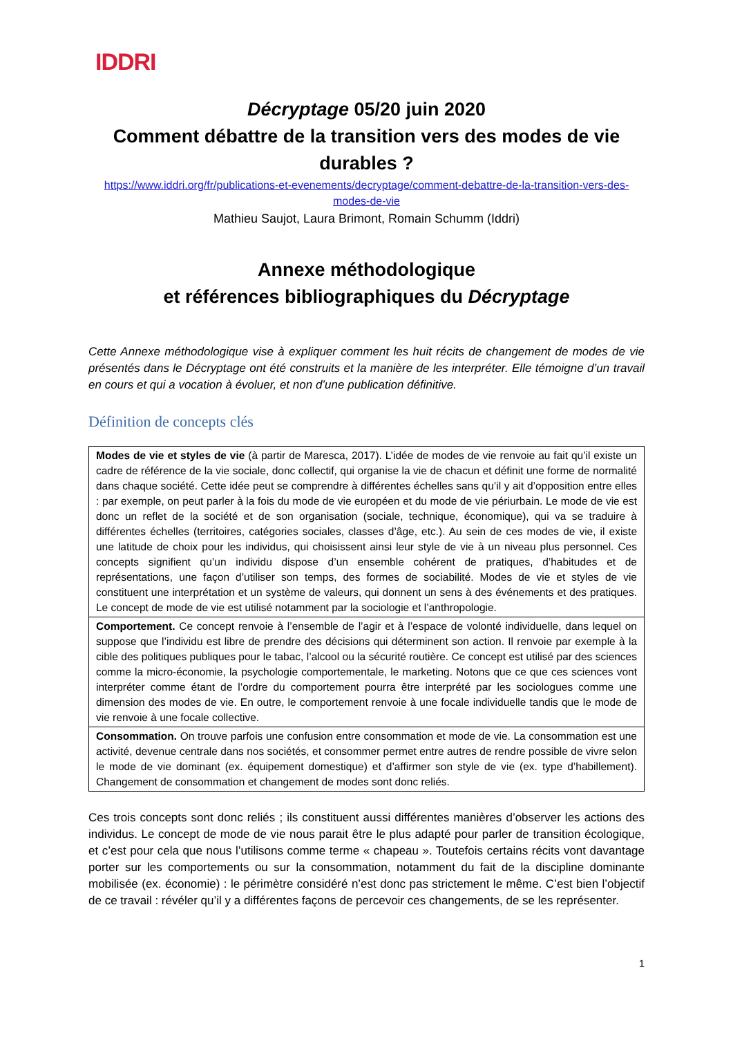IDDRI
Décryptage 05/20 juin 2020
Comment débattre de la transition vers des modes de vie durables ?
https://www.iddri.org/fr/publications-et-evenements/decryptage/comment-debattre-de-la-transition-vers-des-modes-de-vie
Mathieu Saujot, Laura Brimont, Romain Schumm (Iddri)
Annexe méthodologique
et références bibliographiques du Décryptage
Cette Annexe méthodologique vise à expliquer comment les huit récits de changement de modes de vie présentés dans le Décryptage ont été construits et la manière de les interpréter. Elle témoigne d’un travail en cours et qui a vocation à évoluer, et non d’une publication définitive.
Définition de concepts clés
| Modes de vie et styles de vie (à partir de Maresca, 2017). L’idée de modes de vie renvoie au fait qu’il existe un cadre de référence de la vie sociale, donc collectif, qui organise la vie de chacun et définit une forme de normalité dans chaque société. Cette idée peut se comprendre à différentes échelles sans qu’il y ait d’opposition entre elles : par exemple, on peut parler à la fois du mode de vie européen et du mode de vie périurbain. Le mode de vie est donc un reflet de la société et de son organisation (sociale, technique, économique), qui va se traduire à différentes échelles (territoires, catégories sociales, classes d’âge, etc.). Au sein de ces modes de vie, il existe une latitude de choix pour les individus, qui choisissent ainsi leur style de vie à un niveau plus personnel. Ces concepts signifient qu’un individu dispose d’un ensemble cohérent de pratiques, d’habitudes et de représentations, une façon d’utiliser son temps, des formes de sociabilité. Modes de vie et styles de vie constituent une interprétation et un système de valeurs, qui donnent un sens à des événements et des pratiques. Le concept de mode de vie est utilisé notamment par la sociologie et l’anthropologie. |
| Comportement. Ce concept renvoie à l’ensemble de l’agir et à l’espace de volonté individuelle, dans lequel on suppose que l’individu est libre de prendre des décisions qui déterminent son action. Il renvoie par exemple à la cible des politiques publiques pour le tabac, l’alcool ou la sécurité routière. Ce concept est utilisé par des sciences comme la micro-économie, la psychologie comportementale, le marketing. Notons que ce que ces sciences vont interpréter comme étant de l’ordre du comportement pourra être interprété par les sociologues comme une dimension des modes de vie. En outre, le comportement renvoie à une focale individuelle tandis que le mode de vie renvoie à une focale collective. |
| Consommation. On trouve parfois une confusion entre consommation et mode de vie. La consommation est une activité, devenue centrale dans nos sociétés, et consommer permet entre autres de rendre possible de vivre selon le mode de vie dominant (ex. équipement domestique) et d’affirmer son style de vie (ex. type d’habillement). Changement de consommation et changement de modes sont donc reliés. |
Ces trois concepts sont donc reliés ; ils constituent aussi différentes manières d’observer les actions des individus. Le concept de mode de vie nous parait être le plus adapté pour parler de transition écologique, et c’est pour cela que nous l’utilisons comme terme « chapeau ». Toutefois certains récits vont davantage porter sur les comportements ou sur la consommation, notamment du fait de la discipline dominante mobilisée (ex. économie) : le périmètre considéré n’est donc pas strictement le même. C’est bien l’objectif de ce travail : révéler qu’il y a différentes façons de percevoir ces changements, de se les représenter.
1